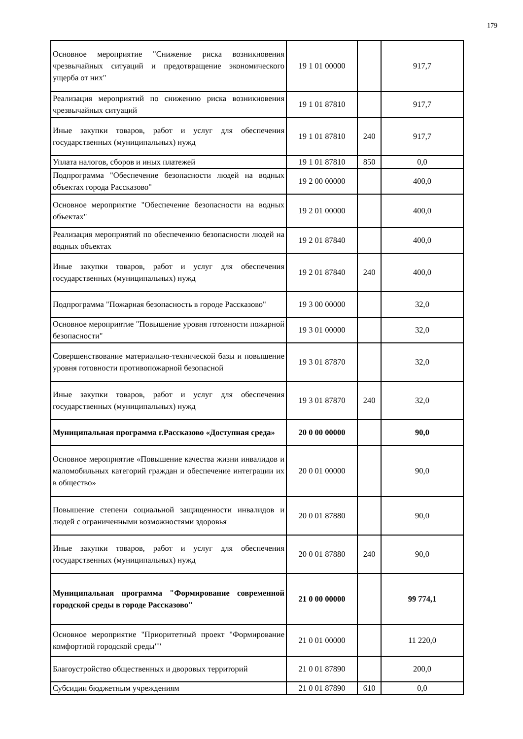179
| Основное мероприятие "Снижение риска возникновения чрезвычайных ситуаций и предотвращение экономического ущерба от них" | 19 1 01 00000 | | 917,7 |
| Реализация мероприятий по снижению риска возникновения чрезвычайных ситуаций | 19 1 01 87810 | | 917,7 |
| Иные закупки товаров, работ и услуг для обеспечения государственных (муниципальных) нужд | 19 1 01 87810 | 240 | 917,7 |
| Уплата налогов, сборов и иных платежей | 19 1 01 87810 | 850 | 0,0 |
| Подпрограмма "Обеспечение безопасности людей на водных объектах города Рассказово" | 19 2 00 00000 | | 400,0 |
| Основное мероприятие "Обеспечение безопасности на водных объектах" | 19 2 01 00000 | | 400,0 |
| Реализация мероприятий по обеспечению безопасности людей на водных объектах | 19 2 01 87840 | | 400,0 |
| Иные закупки товаров, работ и услуг для обеспечения государственных (муниципальных) нужд | 19 2 01 87840 | 240 | 400,0 |
| Подпрограмма "Пожарная безопасность в городе Рассказово" | 19 3 00 00000 | | 32,0 |
| Основное мероприятие "Повышение уровня готовности пожарной безопасности" | 19 3 01 00000 | | 32,0 |
| Совершенствование материально-технической базы и повышение уровня готовности противопожарной безопасной | 19 3 01 87870 | | 32,0 |
| Иные закупки товаров, работ и услуг для обеспечения государственных (муниципальных) нужд | 19 3 01 87870 | 240 | 32,0 |
| Муниципальная программа г.Рассказово «Доступная среда» | 20 0 00 00000 | | 90,0 |
| Основное мероприятие «Повышение качества жизни инвалидов и маломобильных категорий граждан и обеспечение интеграции их в общество» | 20 0 01 00000 | | 90,0 |
| Повышение степени социальной защищенности инвалидов и людей с ограниченными возможностями здоровья | 20 0 01 87880 | | 90,0 |
| Иные закупки товаров, работ и услуг для обеспечения государственных (муниципальных) нужд | 20 0 01 87880 | 240 | 90,0 |
| Муниципальная программа "Формирование современной городской среды в городе Рассказово" | 21 0 00 00000 | | 99 774,1 |
| Основное мероприятие "Приоритетный проект "Формирование комфортной городской среды"" | 21 0 01 00000 | | 11 220,0 |
| Благоустройство общественных и дворовых территорий | 21 0 01 87890 | | 200,0 |
| Субсидии бюджетным учреждениям | 21 0 01 87890 | 610 | 0,0 |